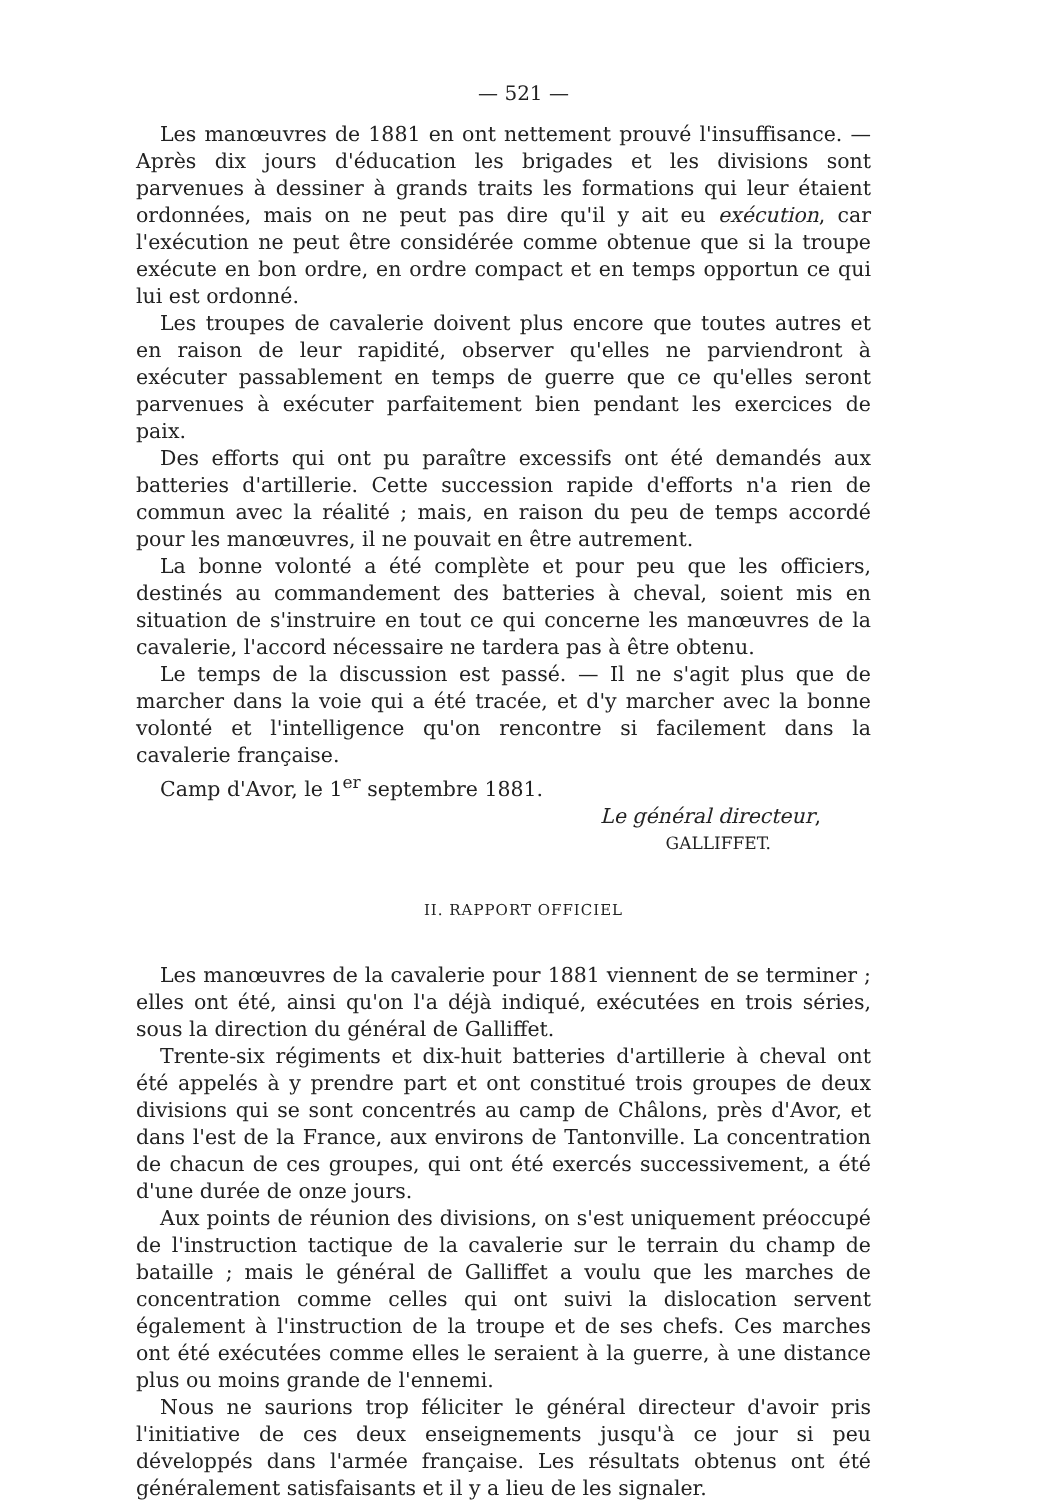— 521 —
Les manœuvres de 1881 en ont nettement prouvé l'insuffisance. — Après dix jours d'éducation les brigades et les divisions sont parvenues à dessiner à grands traits les formations qui leur étaient ordonnées, mais on ne peut pas dire qu'il y ait eu exécution, car l'exécution ne peut être considérée comme obtenue que si la troupe exécute en bon ordre, en ordre compact et en temps opportun ce qui lui est ordonné.
Les troupes de cavalerie doivent plus encore que toutes autres et en raison de leur rapidité, observer qu'elles ne parviendront à exécuter passablement en temps de guerre que ce qu'elles seront parvenues à exécuter parfaitement bien pendant les exercices de paix.
Des efforts qui ont pu paraître excessifs ont été demandés aux batteries d'artillerie. Cette succession rapide d'efforts n'a rien de commun avec la réalité ; mais, en raison du peu de temps accordé pour les manœuvres, il ne pouvait en être autrement.
La bonne volonté a été complète et pour peu que les officiers, destinés au commandement des batteries à cheval, soient mis en situation de s'instruire en tout ce qui concerne les manœuvres de la cavalerie, l'accord nécessaire ne tardera pas à être obtenu.
Le temps de la discussion est passé. — Il ne s'agit plus que de marcher dans la voie qui a été tracée, et d'y marcher avec la bonne volonté et l'intelligence qu'on rencontre si facilement dans la cavalerie française.
Camp d'Avor, le 1<sup>er</sup> septembre 1881.
Le général directeur,
GALLIFFET.
II. RAPPORT OFFICIEL
Les manœuvres de la cavalerie pour 1881 viennent de se terminer ; elles ont été, ainsi qu'on l'a déjà indiqué, exécutées en trois séries, sous la direction du général de Galliffet.
Trente-six régiments et dix-huit batteries d'artillerie à cheval ont été appelés à y prendre part et ont constitué trois groupes de deux divisions qui se sont concentrés au camp de Châlons, près d'Avor, et dans l'est de la France, aux environs de Tantonville. La concentration de chacun de ces groupes, qui ont été exercés successivement, a été d'une durée de onze jours.
Aux points de réunion des divisions, on s'est uniquement préoccupé de l'instruction tactique de la cavalerie sur le terrain du champ de bataille ; mais le général de Galliffet a voulu que les marches de concentration comme celles qui ont suivi la dislocation servent également à l'instruction de la troupe et de ses chefs. Ces marches ont été exécutées comme elles le seraient à la guerre, à une distance plus ou moins grande de l'ennemi.
Nous ne saurions trop féliciter le général directeur d'avoir pris l'initiative de ces deux enseignements jusqu'à ce jour si peu développés dans l'armée française. Les résultats obtenus ont été généralement satisfaisants et il y a lieu de les signaler.